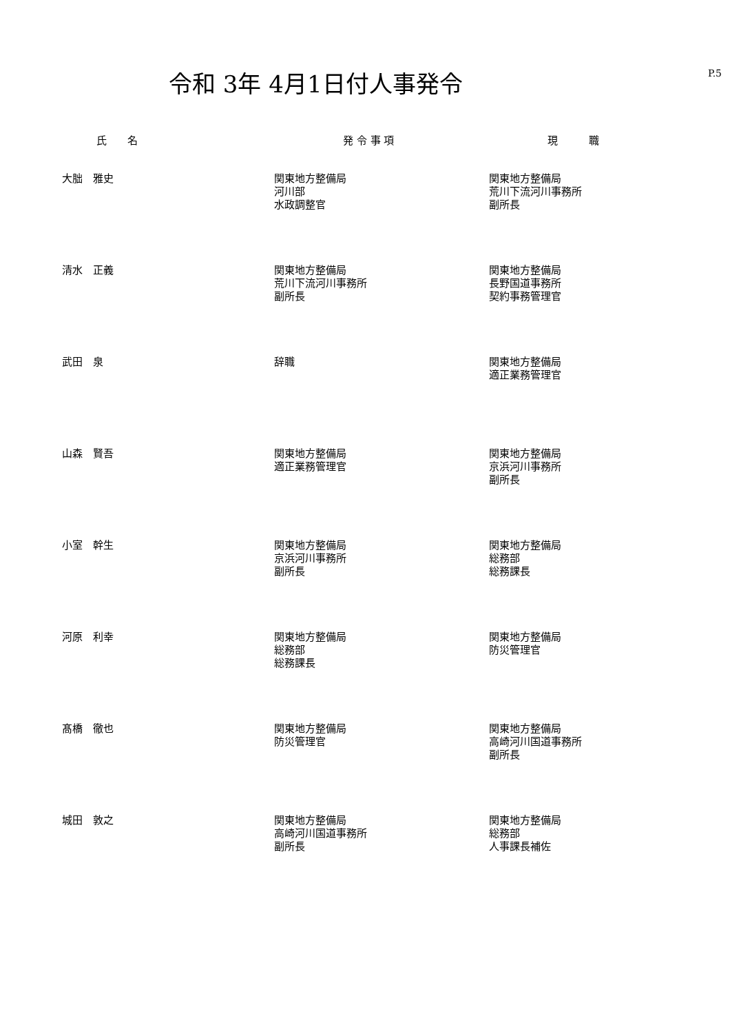令和 3年 4月1日付人事発令 P.5
| 氏 名 | 発 令 事 項 | 現 職 |
| --- | --- | --- |
| 大朏 雅史 | 関東地方整備局 河川部 水政調整官 | 関東地方整備局 荒川下流河川事務所 副所長 |
| 清水 正義 | 関東地方整備局 荒川下流河川事務所 副所長 | 関東地方整備局 長野国道事務所 契約事務管理官 |
| 武田 泉 | 辞職 | 関東地方整備局 適正業務管理官 |
| 山森 賢吾 | 関東地方整備局 適正業務管理官 | 関東地方整備局 京浜河川事務所 副所長 |
| 小室 幹生 | 関東地方整備局 京浜河川事務所 副所長 | 関東地方整備局 総務部 総務課長 |
| 河原 利幸 | 関東地方整備局 総務部 総務課長 | 関東地方整備局 防災管理官 |
| 髙橋 徹也 | 関東地方整備局 防災管理官 | 関東地方整備局 高崎河川国道事務所 副所長 |
| 城田 敦之 | 関東地方整備局 高崎河川国道事務所 副所長 | 関東地方整備局 総務部 人事課長補佐 |